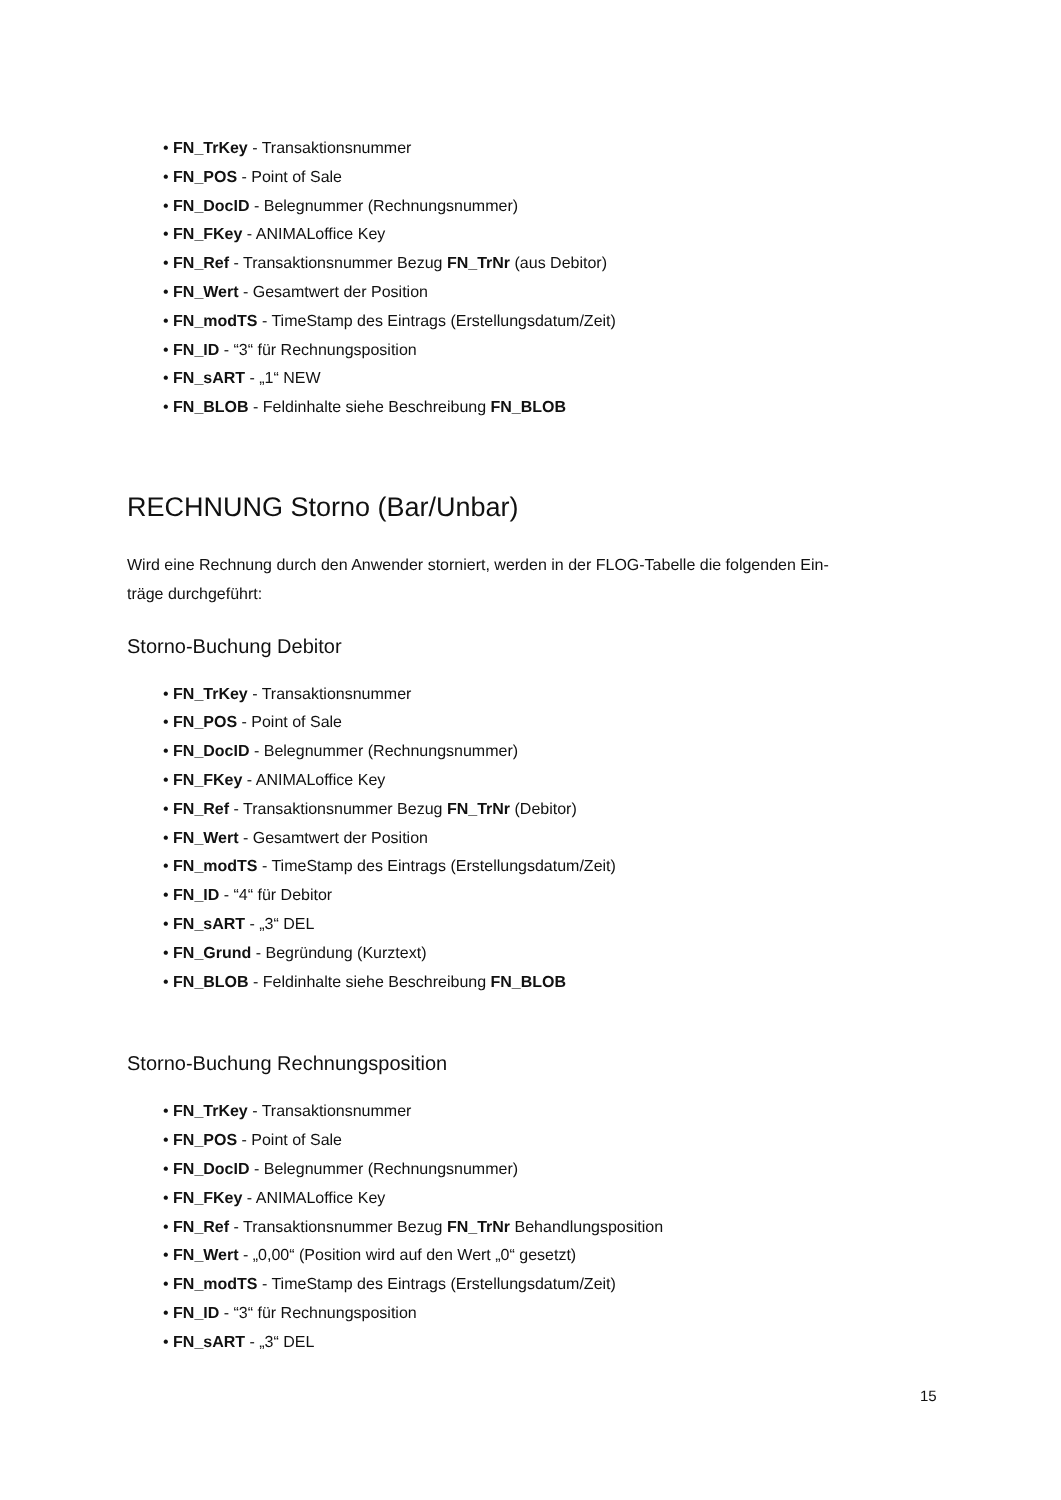• FN_TrKey - Transaktionsnummer
• FN_POS - Point of Sale
• FN_DocID - Belegnummer (Rechnungsnummer)
• FN_FKey - ANIMALoffice Key
• FN_Ref - Transaktionsnummer Bezug FN_TrNr (aus Debitor)
• FN_Wert - Gesamtwert der Position
• FN_modTS - TimeStamp des Eintrags (Erstellungsdatum/Zeit)
• FN_ID - “3“ für Rechnungsposition
• FN_sART - „1“ NEW
• FN_BLOB - Feldinhalte siehe Beschreibung FN_BLOB
RECHNUNG Storno (Bar/Unbar)
Wird eine Rechnung durch den Anwender storniert, werden in der FLOG-Tabelle die folgenden Ein-
träge durchgeführt:
Storno-Buchung Debitor
• FN_TrKey - Transaktionsnummer
• FN_POS - Point of Sale
• FN_DocID - Belegnummer (Rechnungsnummer)
• FN_FKey - ANIMALoffice Key
• FN_Ref - Transaktionsnummer Bezug FN_TrNr (Debitor)
• FN_Wert - Gesamtwert der Position
• FN_modTS - TimeStamp des Eintrags (Erstellungsdatum/Zeit)
• FN_ID - “4“ für Debitor
• FN_sART - „3“ DEL
• FN_Grund - Begründung (Kurztext)
• FN_BLOB - Feldinhalte siehe Beschreibung FN_BLOB
Storno-Buchung Rechnungsposition
• FN_TrKey - Transaktionsnummer
• FN_POS - Point of Sale
• FN_DocID - Belegnummer (Rechnungsnummer)
• FN_FKey - ANIMALoffice Key
• FN_Ref - Transaktionsnummer Bezug FN_TrNr Behandlungsposition
• FN_Wert - „0,00“ (Position wird auf den Wert „0“ gesetzt)
• FN_modTS - TimeStamp des Eintrags (Erstellungsdatum/Zeit)
• FN_ID - “3“ für Rechnungsposition
• FN_sART - „3“ DEL
15